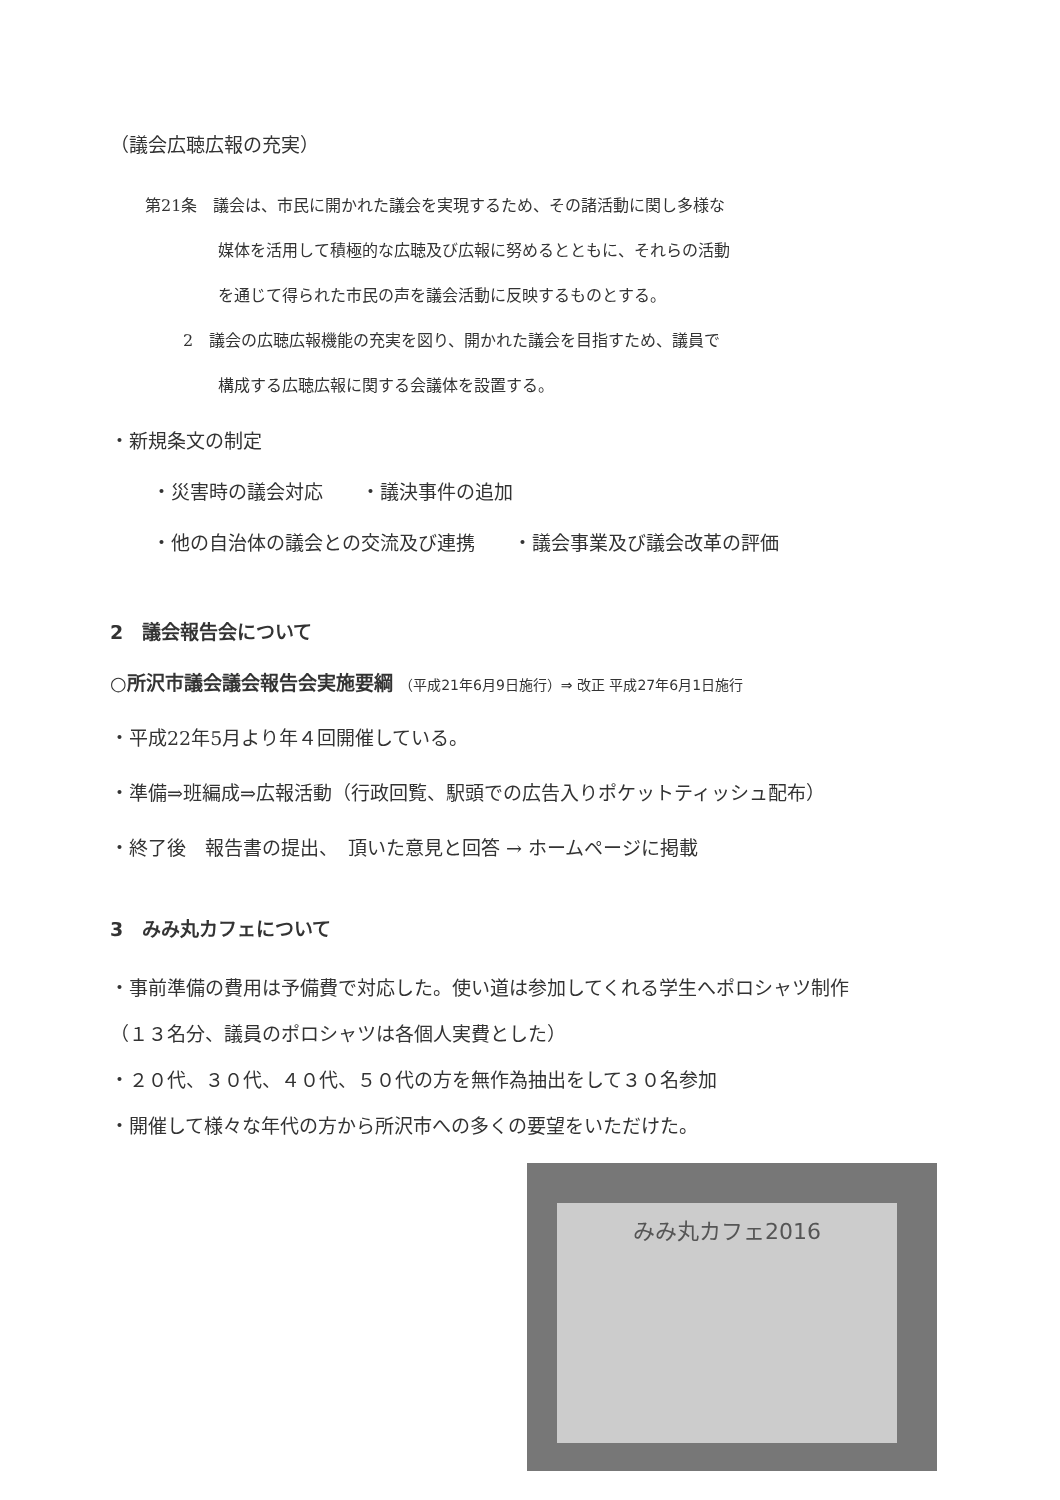（議会広聴広報の充実）
第21条　議会は、市民に開かれた議会を実現するため、その諸活動に関し多様な
媒体を活用して積極的な広聴及び広報に努めるとともに、それらの活動
を通じて得られた市民の声を議会活動に反映するものとする。
2　議会の広聴広報機能の充実を図り、開かれた議会を目指すため、議員で
構成する広聴広報に関する会議体を設置する。
・新規条文の制定
・災害時の議会対応　　・議決事件の追加
・他の自治体の議会との交流及び連携　　・議会事業及び議会改革の評価
2　議会報告会について
○所沢市議会議会報告会実施要綱 （平成21年6月9日施行）⇒ 改正 平成27年6月1日施行
・平成22年5月より年４回開催している。
・準備⇒班編成⇒広報活動（行政回覧、駅頭での広告入りポケットティッシュ配布）
・終了後　報告書の提出、　頂いた意見と回答 → ホームページに掲載
3　みみ丸カフェについて
・事前準備の費用は予備費で対応した。使い道は参加してくれる学生へポロシャツ制作
（１３名分、議員のポロシャツは各個人実費とした）
・２０代、３０代、４０代、５０代の方を無作為抽出をして３０名参加
・開催して様々な年代の方から所沢市への多くの要望をいただけた。
みみ丸カフェ2016